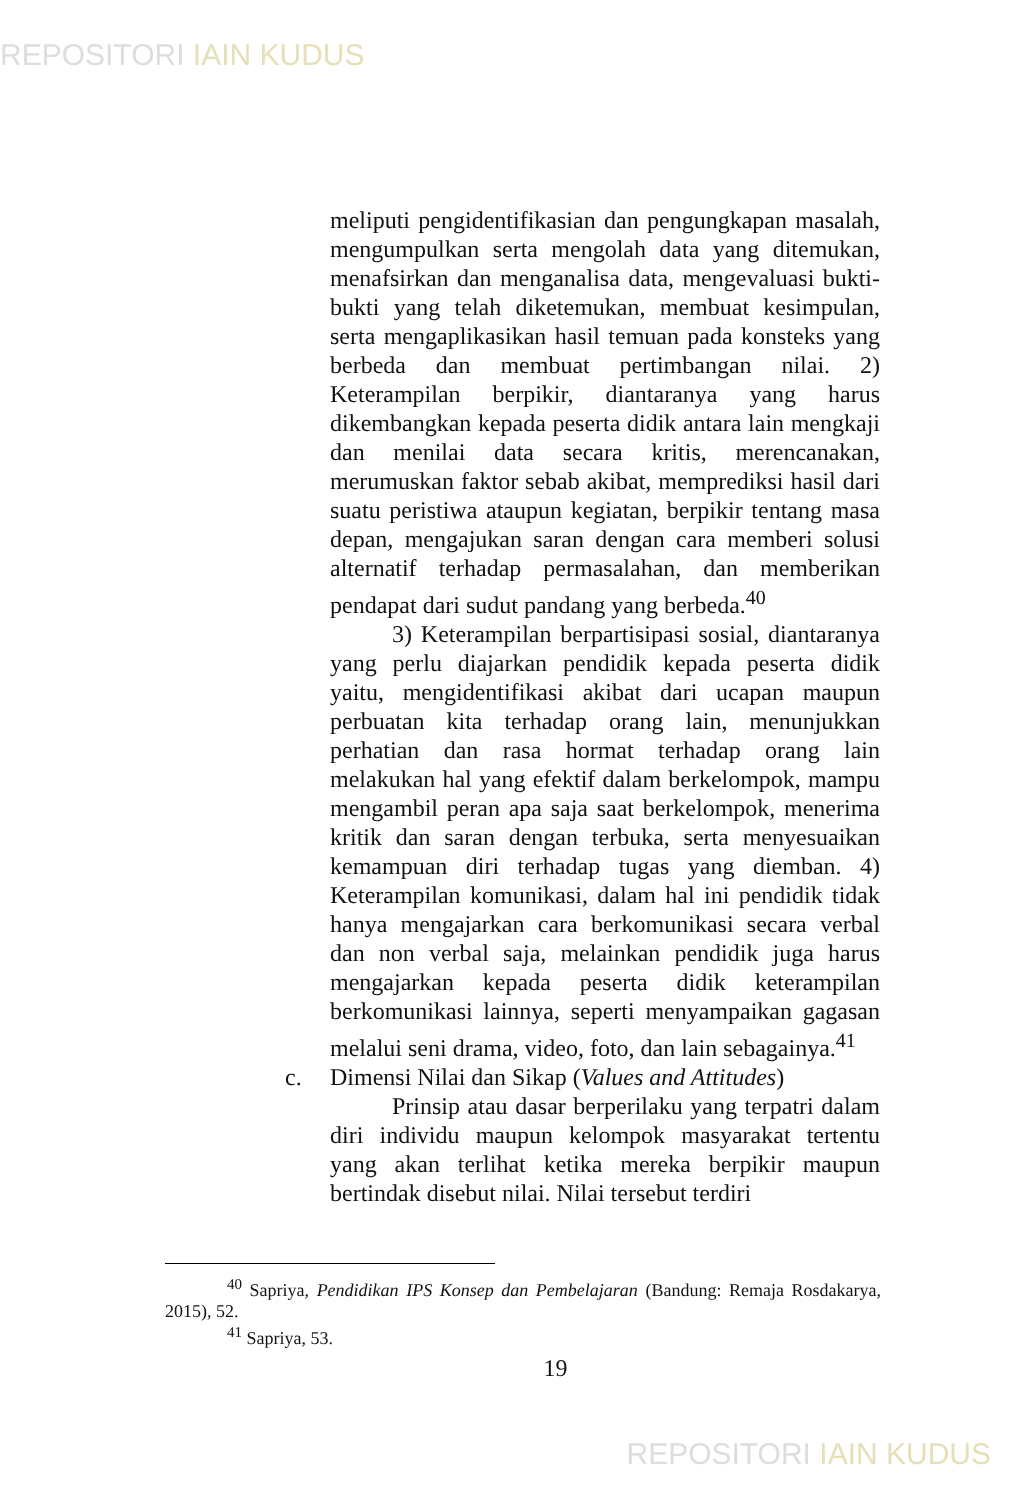REPOSITORI IAIN KUDUS
meliputi pengidentifikasian dan pengungkapan masalah, mengumpulkan serta mengolah data yang ditemukan, menafsirkan dan menganalisa data, mengevaluasi bukti-bukti yang telah diketemukan, membuat kesimpulan, serta mengaplikasikan hasil temuan pada konsteks yang berbeda dan membuat pertimbangan nilai. 2) Keterampilan berpikir, diantaranya yang harus dikembangkan kepada peserta didik antara lain mengkaji dan menilai data secara kritis, merencanakan, merumuskan faktor sebab akibat, memprediksi hasil dari suatu peristiwa ataupun kegiatan, berpikir tentang masa depan, mengajukan saran dengan cara memberi solusi alternatif terhadap permasalahan, dan memberikan pendapat dari sudut pandang yang berbeda.<sup>40</sup>
3) Keterampilan berpartisipasi sosial, diantaranya yang perlu diajarkan pendidik kepada peserta didik yaitu, mengidentifikasi akibat dari ucapan maupun perbuatan kita terhadap orang lain, menunjukkan perhatian dan rasa hormat terhadap orang lain melakukan hal yang efektif dalam berkelompok, mampu mengambil peran apa saja saat berkelompok, menerima kritik dan saran dengan terbuka, serta menyesuaikan kemampuan diri terhadap tugas yang diemban. 4) Keterampilan komunikasi, dalam hal ini pendidik tidak hanya mengajarkan cara berkomunikasi secara verbal dan non verbal saja, melainkan pendidik juga harus mengajarkan kepada peserta didik keterampilan berkomunikasi lainnya, seperti menyampaikan gagasan melalui seni drama, video, foto, dan lain sebagainya.<sup>41</sup>
c. Dimensi Nilai dan Sikap (Values and Attitudes)
Prinsip atau dasar berperilaku yang terpatri dalam diri individu maupun kelompok masyarakat tertentu yang akan terlihat ketika mereka berpikir maupun bertindak disebut nilai. Nilai tersebut terdiri
<sup>40</sup> Sapriya, Pendidikan IPS Konsep dan Pembelajaran (Bandung: Remaja Rosdakarya, 2015), 52.
<sup>41</sup> Sapriya, 53.
19
REPOSITORI IAIN KUDUS